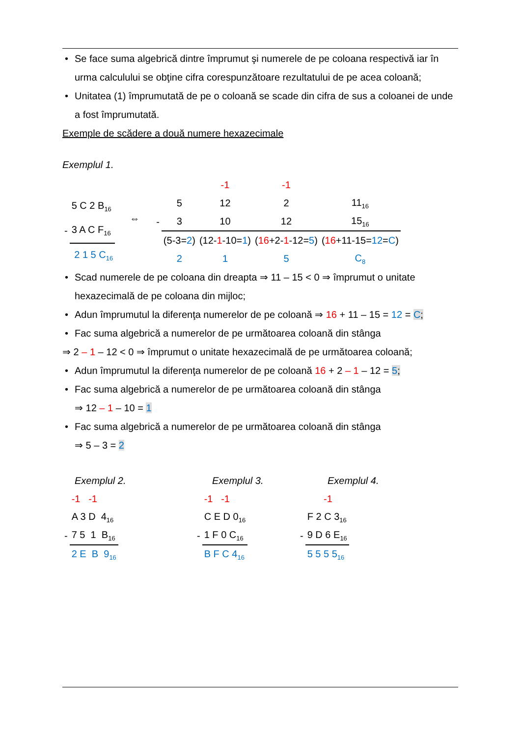• Se face suma algebrică dintre împrumut şi numerele de pe coloana respectivă iar în urma calculului se obţine cifra corespunzătoare rezultatului de pe acea coloană;
• Unitatea (1) împrumutată de pe o coloană se scade din cifra de sus a coloanei de unde a fost împrumutată.
Exemple de scădere a două numere hexazecimale
Exemplul 1.
| | 5 C 2 B<sub>16</sub> |
| - | 3 A C F<sub>16</sub> |
| | 2 1 5 C<sub>16</sub> |
⇔
| | | -1 | -1 | |
| | 5 | 12 | 2 | 11<sub>16</sub> |
| - | 3 | 10 | 12 | 15<sub>16</sub> |
| | (5-3= 2 ) | (12- 1 -10= 1 ) | ( 16 +2- 1 -12= 5 ) | ( 16 +11-15= 12 = C ) |
| | 2 | 1 | 5 | C<sub>8</sub> |
• Scad numerele de pe coloana din dreapta ⇒ 11 – 15 < 0 ⇒ împrumut o unitate hexazecimală de pe coloana din mijloc;
• Adun împrumutul la diferenţa numerelor de pe coloană ⇒ 16 + 11 – 15 = 12 = C;
• Fac suma algebrică a numerelor de pe următoarea coloană din stânga
⇒ 2 – 1 – 12 < 0 ⇒ împrumut o unitate hexazecimală de pe următoarea coloană;
• Adun împrumutul la diferenţa numerelor de pe coloană 16 + 2 – 1 – 12 = 5;
• Fac suma algebrică a numerelor de pe următoarea coloană din stânga
⇒ 12 – 1 – 10 = 1
• Fac suma algebrică a numerelor de pe următoarea coloană din stânga
⇒ 5 – 3 = 2
Exemplul 2.
| | -1 -1 |
| | A 3 D 4<sub>16</sub> |
| - | 7 5 1 B<sub>16</sub> |
| | 2 E B 9<sub>16</sub> |
Exemplul 3.
| | -1 -1 |
| | C E D 0<sub>16</sub> |
| - | 1 F 0 C<sub>16</sub> |
| | B F C 4<sub>16</sub> |
Exemplul 4.
| | -1 |
| | F 2 C 3<sub>16</sub> |
| - | 9 D 6 E<sub>16</sub> |
| | 5 5 5 5<sub>16</sub> |